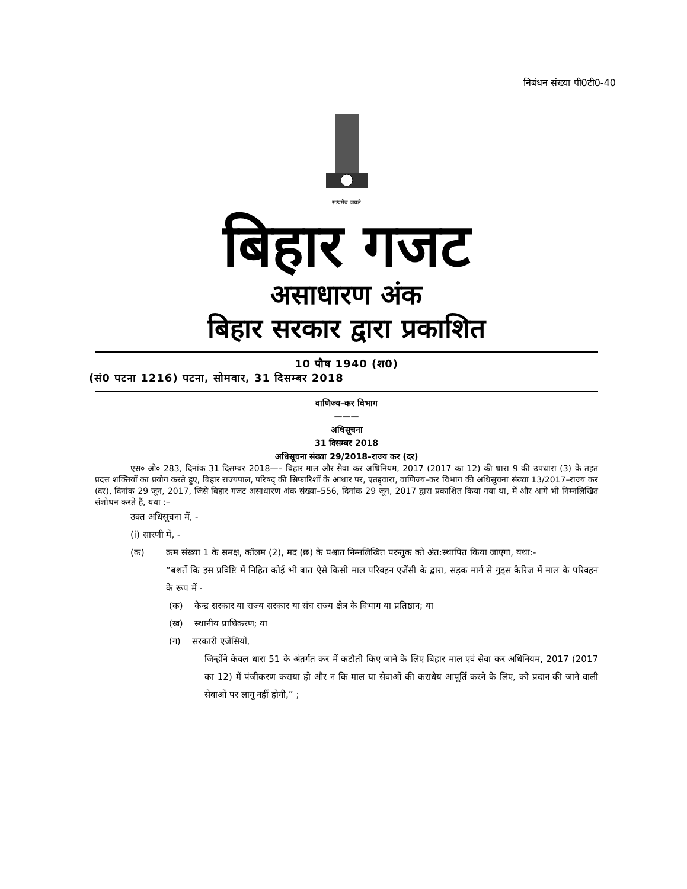निबंधन संख्या पी0टी0-40
सत्यमेव जयते
बिहार गजट
असाधारण अंक
बिहार सरकार द्वारा प्रकाशित
10 पौष 1940 (श0)
(सं0 पटना 1216) पटना, सोमवार, 31 दिसम्बर 2018
वाणिज्य–कर विभाग
———
अधिसूचना
31 दिसम्बर 2018
अधिसूचना संख्या 29/2018–राज्य कर (दर)
एस० ओ० 283, दिनांक 31 दिसम्बर 2018—– बिहार माल और सेवा कर अधिनियम, 2017 (2017 का 12) की धारा 9 की उपधारा (3) के तहत प्रदत्त शक्तियों का प्रयोग करते हुए, बिहार राज्यपाल, परिषद् की सिफारिशों के आधार पर, एतद्द्वारा, वाणिज्य–कर विभाग की अधिसूचना संख्या 13/2017–राज्य कर (दर), दिनांक 29 जून, 2017, जिसे बिहार गजट असाधारण अंक संख्या–556, दिनांक 29 जून, 2017 द्वारा प्रकाशित किया गया था, में और आगे भी निम्नलिखित संशोधन करते हैं, यथा :–
उक्त अधिसूचना में, -
(i) सारणी में, -
(क) क्रम संख्या 1 के समक्ष, कॉलम (2), मद (छ) के पश्चात निम्नलिखित परन्तुक को अंत:स्थापित किया जाएगा, यथा:-
“बशर्ते कि इस प्रविष्टि में निहित कोई भी बात ऐसे किसी माल परिवहन एजेंसी के द्वारा, सड़क मार्ग से गुड्स कैरिज में माल के परिवहन के रूप में -
(क) केन्द्र सरकार या राज्य सरकार या संघ राज्य क्षेत्र के विभाग या प्रतिष्ठान; या
(ख) स्थानीय प्राधिकरण; या
(ग) सरकारी एजेंसियों,
जिन्होंने केवल धारा 51 के अंतर्गत कर में कटौती किए जाने के लिए बिहार माल एवं सेवा कर अधिनियम, 2017 (2017 का 12) में पंजीकरण कराया हो और न कि माल या सेवाओं की कराधेय आपूर्ति करने के लिए, को प्रदान की जाने वाली सेवाओं पर लागू नहीं होगी,” ;